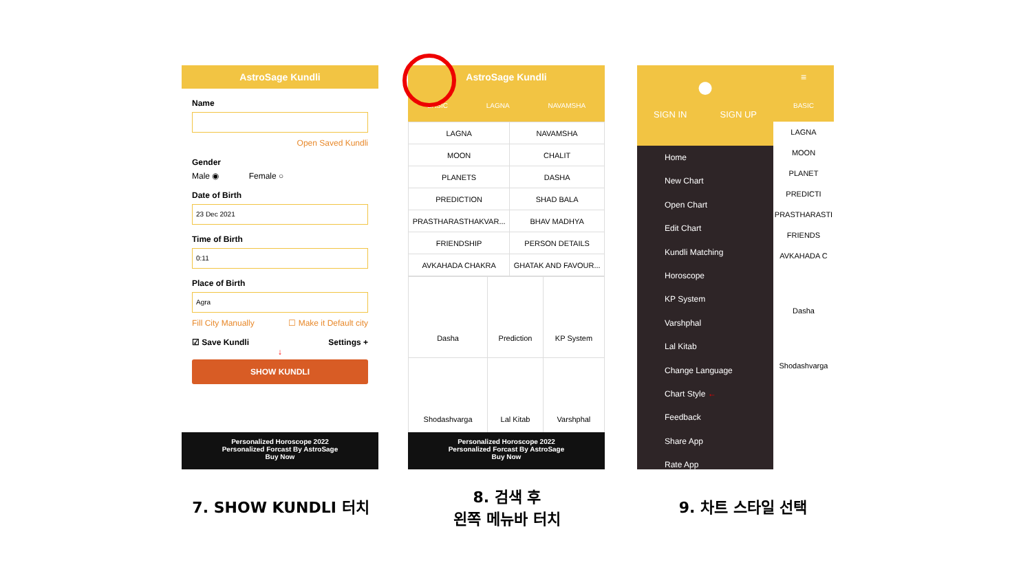AstroSage Kundli
Name
Open Saved Kundli
Gender
Male ◉ Female ○
Date of Birth
23 Dec 2021
Time of Birth
0:11
Place of Birth
Agra
Fill City Manually ☐ Make it Default city
☑ Save Kundli Settings +
↓
SHOW KUNDLI
Personalized Horoscope 2022
Personalized Forcast By AstroSage
Buy Now
AstroSage Kundli
BASIC LAGNA NAVAMSHA
| LAGNA | NAVAMSHA |
| MOON | CHALIT |
| PLANETS | DASHA |
| PREDICTION | SHAD BALA |
| PRASTHARASTHAKVAR... | BHAV MADHYA |
| FRIENDSHIP | PERSON DETAILS |
| AVKAHADA CHAKRA | GHATAK AND FAVOUR... |
| Dasha | Prediction | KP System |
| Shodashvarga | Lal Kitab | Varshphal |
Personalized Horoscope 2022
Personalized Forcast By AstroSage
Buy Now
●
SIGN IN SIGN UP
Home
New Chart
Open Chart
Edit Chart
Kundli Matching
Horoscope
KP System
Varshphal
Lal Kitab
Change Language
Chart Style ←
Feedback
Share App
Rate App
≡
BASIC
LAGNA
MOON
PLANET
PREDICTI
PRASTHARASTI
FRIENDS
AVKAHADA C
Dasha
Shodashvarga
7. SHOW KUNDLI 터치
8. 검색 후
왼쪽 메뉴바 터치
9. 차트 스타일 선택